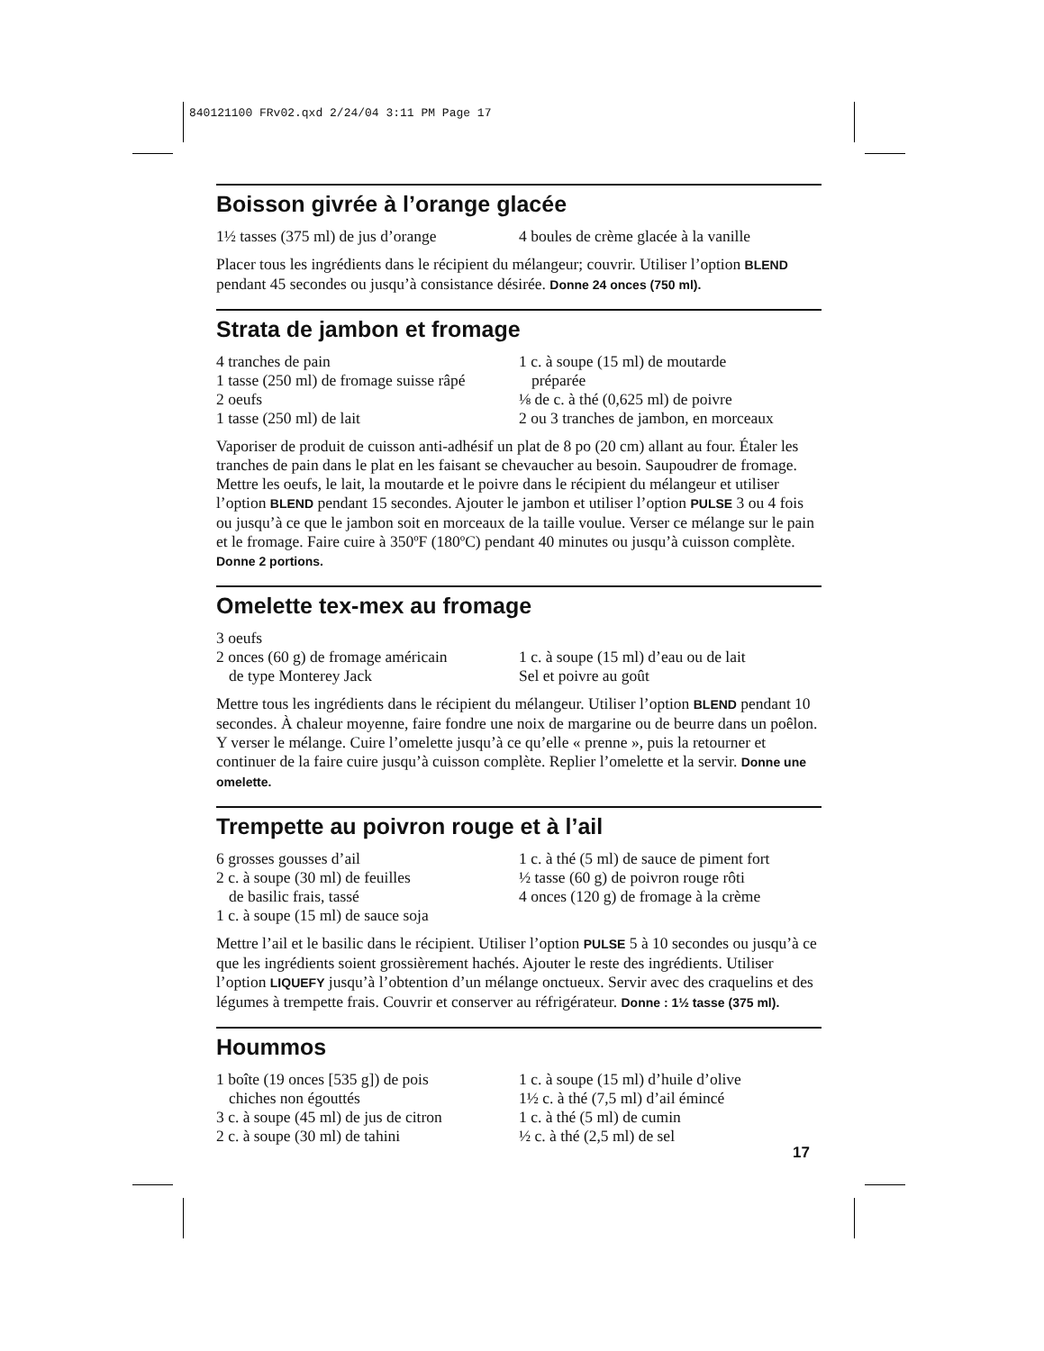840121100 FRv02.qxd 2/24/04 3:11 PM Page 17
Boisson givrée à l’orange glacée
1½ tasses (375 ml) de jus d’orange
4 boules de crème glacée à la vanille
Placer tous les ingrédients dans le récipient du mélangeur; couvrir. Utiliser l’option BLEND pendant 45 secondes ou jusqu’à consistance désirée. Donne 24 onces (750 ml).
Strata de jambon et fromage
4 tranches de pain
1 tasse (250 ml) de fromage suisse râpé
2 oeufs
1 tasse (250 ml) de lait
1 c. à soupe (15 ml) de moutarde
préparée
⅛ de c. à thé (0,625 ml) de poivre
2 ou 3 tranches de jambon, en morceaux
Vaporiser de produit de cuisson anti-adhésif un plat de 8 po (20 cm) allant au four. Étaler les tranches de pain dans le plat en les faisant se chevaucher au besoin. Saupoudrer de fromage. Mettre les oeufs, le lait, la moutarde et le poivre dans le récipient du mélangeur et utiliser l’option BLEND pendant 15 secondes. Ajouter le jambon et utiliser l’option PULSE 3 ou 4 fois ou jusqu’à ce que le jambon soit en morceaux de la taille voulue. Verser ce mélange sur le pain et le fromage. Faire cuire à 350ºF (180ºC) pendant 40 minutes ou jusqu’à cuisson complète. Donne 2 portions.
Omelette tex-mex au fromage
3 oeufs
2 onces (60 g) de fromage américain
de type Monterey Jack
1 c. à soupe (15 ml) d’eau ou de lait
Sel et poivre au goût
Mettre tous les ingrédients dans le récipient du mélangeur. Utiliser l’option BLEND pendant 10 secondes. À chaleur moyenne, faire fondre une noix de margarine ou de beurre dans un poêlon. Y verser le mélange. Cuire l’omelette jusqu’à ce qu’elle « prenne », puis la retourner et continuer de la faire cuire jusqu’à cuisson complète. Replier l’omelette et la servir. Donne une omelette.
Trempette au poivron rouge et à l’ail
6 grosses gousses d’ail
2 c. à soupe (30 ml) de feuilles
de basilic frais, tassé
1 c. à soupe (15 ml) de sauce soja
1 c. à thé (5 ml) de sauce de piment fort
½ tasse (60 g) de poivron rouge rôti
4 onces (120 g) de fromage à la crème
Mettre l’ail et le basilic dans le récipient. Utiliser l’option PULSE 5 à 10 secondes ou jusqu’à ce que les ingrédients soient grossièrement hachés. Ajouter le reste des ingrédients. Utiliser l’option LIQUEFY jusqu’à l’obtention d’un mélange onctueux. Servir avec des craquelins et des légumes à trempette frais. Couvrir et conserver au réfrigérateur. Donne : 1½ tasse (375 ml).
Hoummos
1 boîte (19 onces [535 g]) de pois
chiches non égouttés
3 c. à soupe (45 ml) de jus de citron
2 c. à soupe (30 ml) de tahini
1 c. à soupe (15 ml) d’huile d’olive
1½ c. à thé (7,5 ml) d’ail émincé
1 c. à thé (5 ml) de cumin
½ c. à thé (2,5 ml) de sel
17